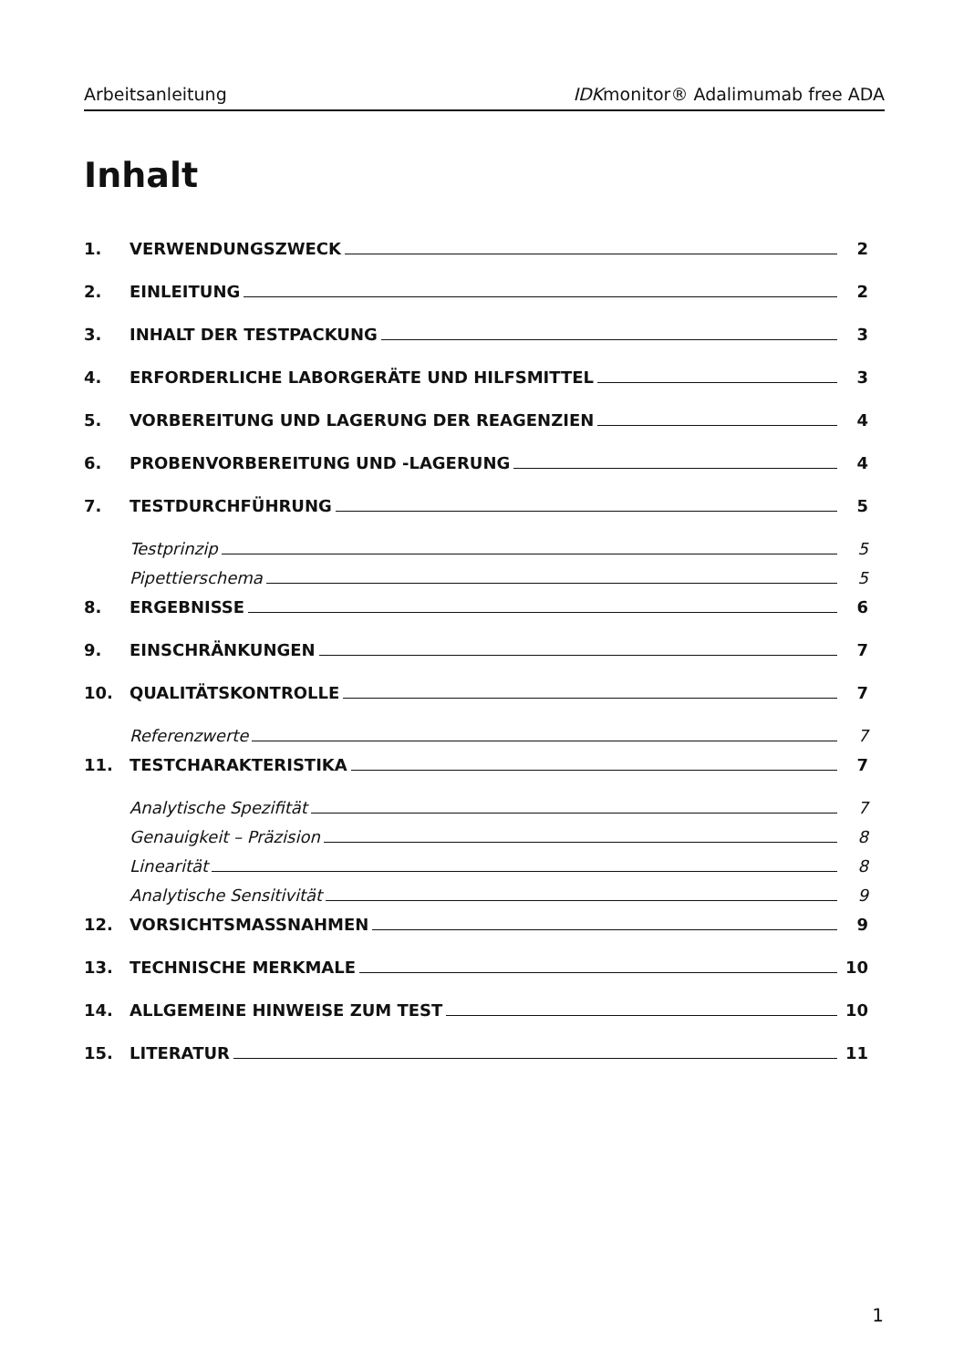Arbeitsanleitung IDKmonitor® Adalimumab free ADA
Inhalt
1. VERWENDUNGSZWECK 2
2. EINLEITUNG 2
3. INHALT DER TESTPACKUNG 3
4. ERFORDERLICHE LABORGERÄTE UND HILFSMITTEL 3
5. VORBEREITUNG UND LAGERUNG DER REAGENZIEN 4
6. PROBENVORBEREITUNG UND -LAGERUNG 4
7. TESTDURCHFÜHRUNG 5
Testprinzip 5
Pipettierschema 5
8. ERGEBNISSE 6
9. EINSCHRÄNKUNGEN 7
10. QUALITÄTSKONTROLLE 7
Referenzwerte 7
11. TESTCHARAKTERISTIKA 7
Analytische Spezifität 7
Genauigkeit – Präzision 8
Linearität 8
Analytische Sensitivität 9
12. VORSICHTSMASSNAHMEN 9
13. TECHNISCHE MERKMALE 10
14. ALLGEMEINE HINWEISE ZUM TEST 10
15. LITERATUR 11
1